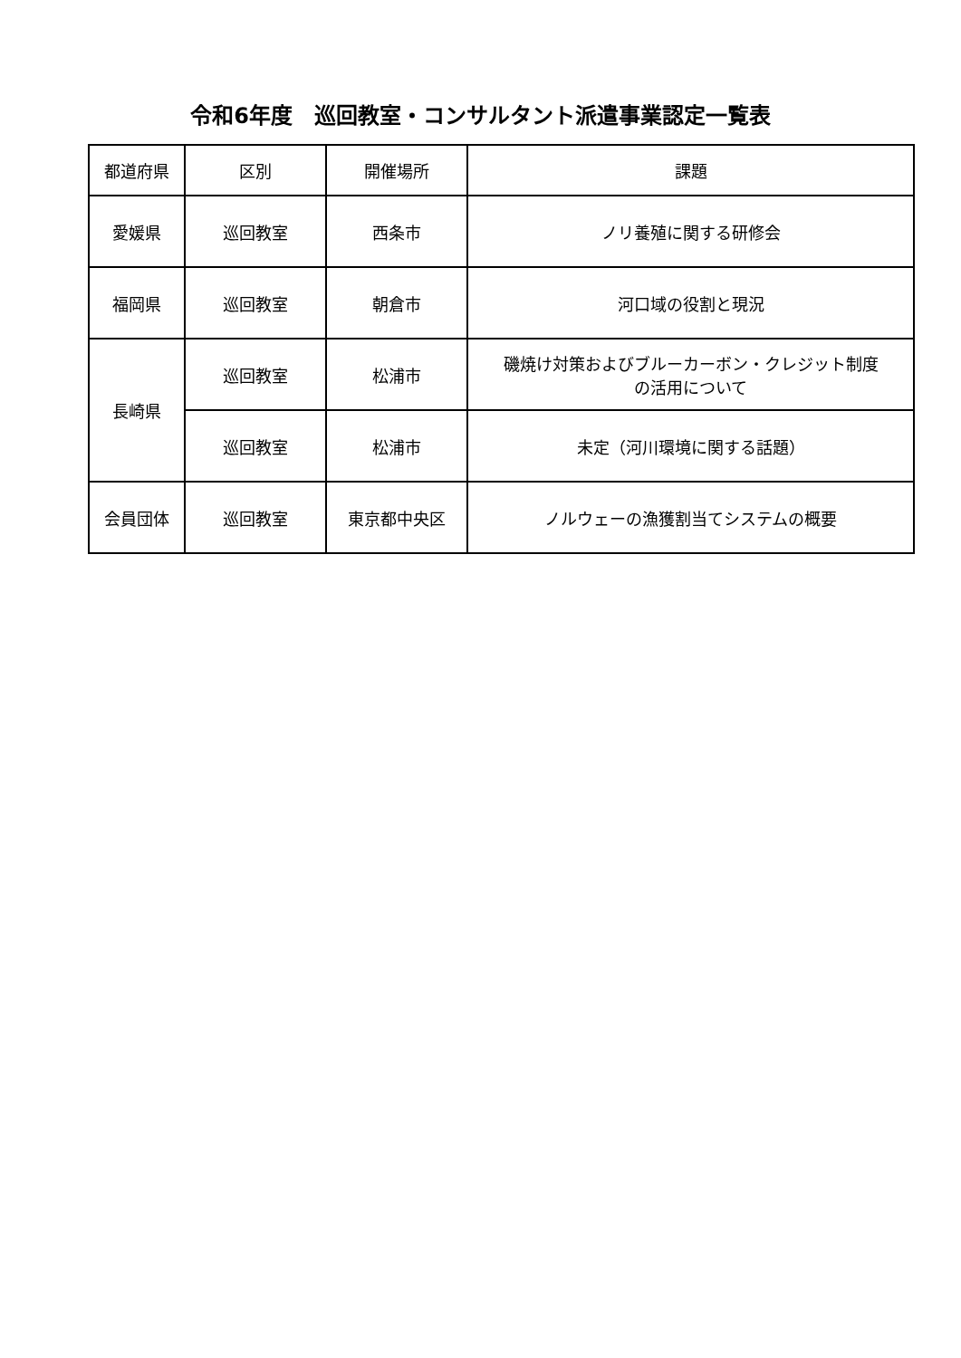令和6年度　巡回教室・コンサルタント派遣事業認定一覧表
| 都道府県 | 区別 | 開催場所 | 課題 |
| --- | --- | --- | --- |
| 愛媛県 | 巡回教室 | 西条市 | ノリ養殖に関する研修会 |
| 福岡県 | 巡回教室 | 朝倉市 | 河口域の役割と現況 |
| 長崎県 | 巡回教室 | 松浦市 | 磯焼け対策およびブルーカーボン・クレジット制度 の活用について |
| | 巡回教室 | 松浦市 | 未定（河川環境に関する話題） |
| 会員団体 | 巡回教室 | 東京都中央区 | ノルウェーの漁獲割当てシステムの概要 |